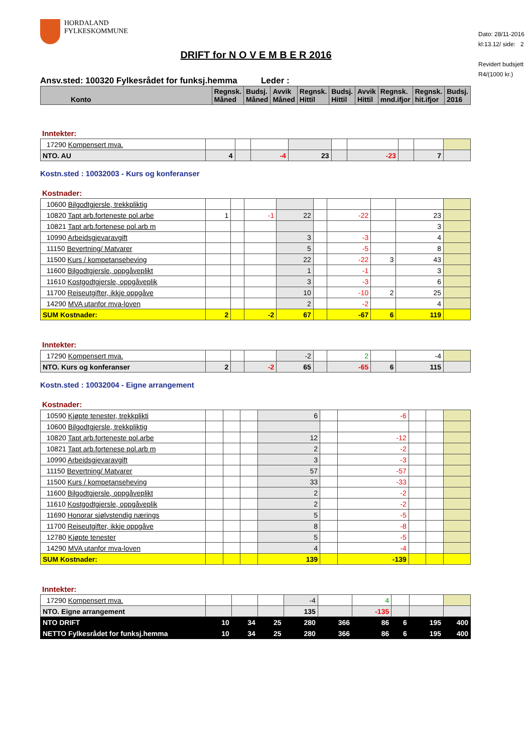Dato: 28/11-2016
kl:13.12/ side: 2
Revidert budsjett
R4/(1000 kr.)
HORDALAND
FYLKESKOMMUNE
DRIFT for N O V E M B E R 2016
Ansv.sted: 100320 Fylkesrådet for funksj.hemma Leder :
| Konto | Regnsk. Måned | Budsj. Måned | Avvik Måned | Regnsk. Hittil | Budsj. Hittil | Avvik Hittil | Regnsk. mnd.ifjor | Regnsk. hit.ifjor | Budsj. 2016 |
| --- | --- | --- | --- | --- | --- | --- | --- | --- | --- |
Inntekter:
| 17290 Kompensert mva. | | | | | | | | | |
| NTO. AU | 4 | | -4 | 23 | | -23 | | 7 | |
Kostn.sted : 10032003 - Kurs og konferanser
Kostnader:
| 10600 Bilgodtgjersle, trekkpliktig | | | | | | | | | |
| 10820 Tapt arb.forteneste pol.arbe | 1 | | -1 | 22 | | -22 | | 23 | |
| 10821 Tapt arb.fortenese pol.arb m | | | | | | | | 3 | |
| 10990 Arbeidsgjevaravgift | | | | 3 | | -3 | | 4 | |
| 11150 Bevertning/ Matvarer | | | | 5 | | -5 | | 8 | |
| 11500 Kurs / kompetanseheving | | | | 22 | | -22 | 3 | 43 | |
| 11600 Bilgodtgjersle, oppgåveplikt | | | | 1 | | -1 | | 3 | |
| 11610 Kostgodtgjersle, oppgåveplik | | | | 3 | | -3 | | 6 | |
| 11700 Reiseutgifter, ikkje oppgåve | | | | 10 | | -10 | 2 | 25 | |
| 14290 MVA utanfor mva-loven | | | | 2 | | -2 | | 4 | |
| SUM Kostnader: | 2 | | -2 | 67 | | -67 | 6 | 119 | |
Inntekter:
| 17290 Kompensert mva. | | | | -2 | | 2 | | -4 | |
| NTO. Kurs og konferanser | 2 | | -2 | 65 | | -65 | 6 | 115 | |
Kostn.sted : 10032004 - Eigne arrangement
Kostnader:
| 10590 Kjøpte tenester, trekkplikti | | | | 6 | | -6 | | | |
| 10600 Bilgodtgjersle, trekkpliktig | | | | | | | | | |
| 10820 Tapt arb.forteneste pol.arbe | | | | 12 | | -12 | | | |
| 10821 Tapt arb.fortenese pol.arb m | | | | 2 | | -2 | | | |
| 10990 Arbeidsgjevaravgift | | | | 3 | | -3 | | | |
| 11150 Bevertning/ Matvarer | | | | 57 | | -57 | | | |
| 11500 Kurs / kompetanseheving | | | | 33 | | -33 | | | |
| 11600 Bilgodtgjersle, oppgåveplikt | | | | 2 | | -2 | | | |
| 11610 Kostgodtgjersle, oppgåveplik | | | | 2 | | -2 | | | |
| 11690 Honorar sjølvstendig nærings | | | | 5 | | -5 | | | |
| 11700 Reiseutgifter, ikkje oppgåve | | | | 8 | | -8 | | | |
| 12780 Kjøpte tenester | | | | 5 | | -5 | | | |
| 14290 MVA utanfor mva-loven | | | | 4 | | -4 | | | |
| SUM Kostnader: | | | | 139 | | -139 | | | |
Inntekter:
| 17290 Kompensert mva. | | | | -4 | | 4 | | | |
| NTO. Eigne arrangement | | | | 135 | | -135 | | | |
| NTO DRIFT | 10 | 34 | 25 | 280 | 366 | 86 | 6 | 195 | 400 |
| NETTO Fylkesrådet for funksj.hemma | 10 | 34 | 25 | 280 | 366 | 86 | 6 | 195 | 400 |